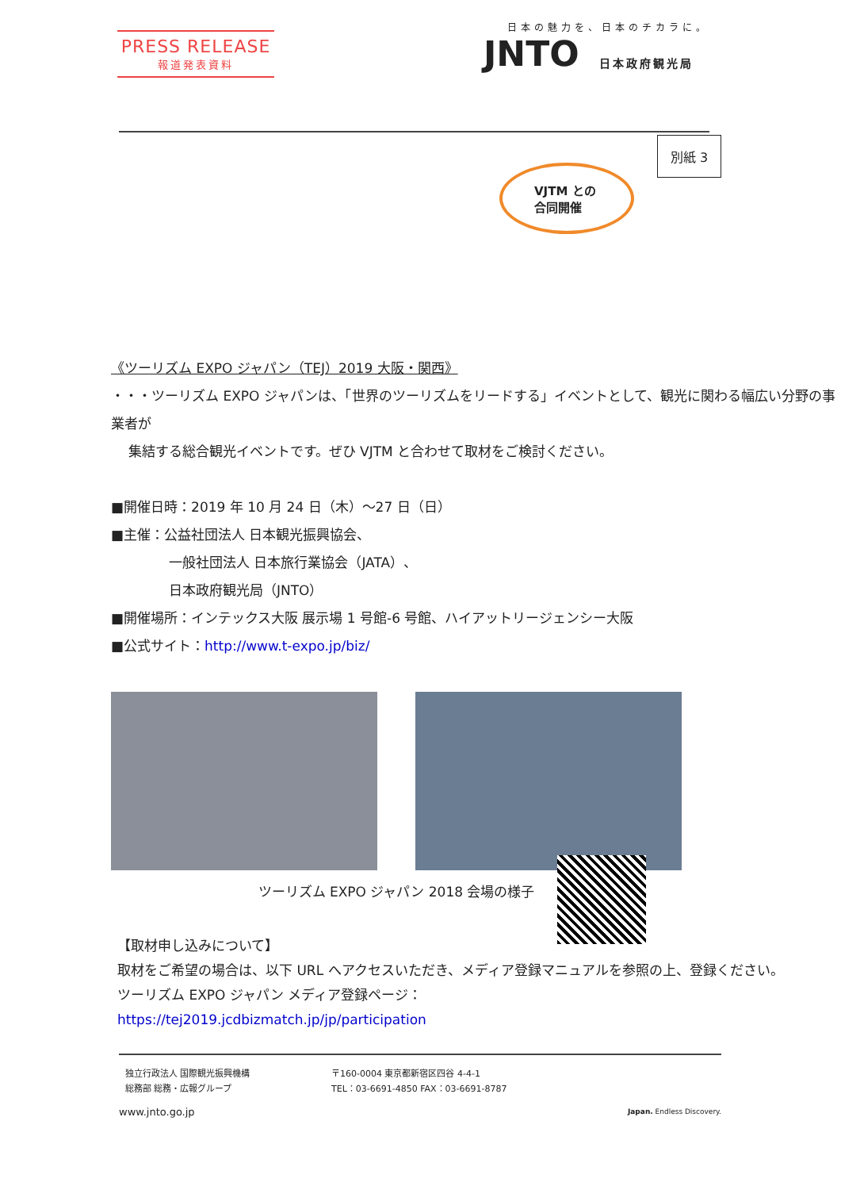PRESS RELEASE
報道発表資料
日本の魅力を、日本のチカラに。
JNTO 日本政府観光局
別紙 3
VJTM との
合同開催
《ツーリズム EXPO ジャパン（TEJ）2019 大阪・関西》
・・・ツーリズム EXPO ジャパンは、「世界のツーリズムをリードする」イベントとして、観光に関わる幅広い分野の事業者が
集結する総合観光イベントです。ぜひ VJTM と合わせて取材をご検討ください。
■開催日時：2019 年 10 月 24 日（木）～27 日（日）
■主催：公益社団法人 日本観光振興協会、
一般社団法人 日本旅行業協会（JATA）、
日本政府観光局（JNTO）
■開催場所：インテックス大阪 展示場 1 号館-6 号館、ハイアットリージェンシー大阪
■公式サイト：http://www.t-expo.jp/biz/
ツーリズム EXPO ジャパン 2018 会場の様子
【取材申し込みについて】
取材をご希望の場合は、以下 URL へアクセスいただき、メディア登録マニュアルを参照の上、登録ください。
ツーリズム EXPO ジャパン メディア登録ページ：
https://tej2019.jcdbizmatch.jp/jp/participation
独立行政法人 国際観光振興機構
総務部 総務・広報グループ
〒160-0004 東京都新宿区四谷 4-4-1
TEL：03-6691-4850 FAX：03-6691-8787
www.jnto.go.jp Japan. Endless Discovery.